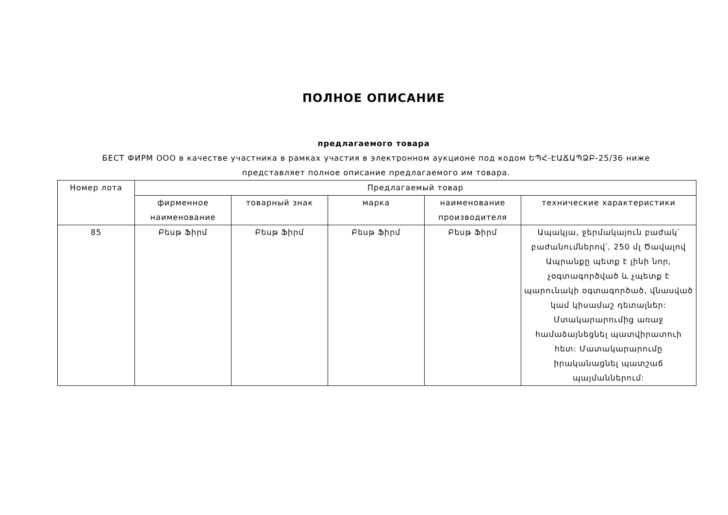ПОЛНОЕ ОПИСАНИЕ
предлагаемого товара
БЕСТ ФИРМ ООО в качестве участника в рамках участия в электронном аукционе под кодом ԵՊՀ-ԷԱՃԱՊՁԲ-25/36 ниже представляет полное описание предлагаемого им товара.
| Номер лота | Предлагаемый товар | | | | |
| --- | --- | --- | --- | --- | --- |
| | фирменное наименование | товарный знак | марка | наименование производителя | технические характеристики |
| 85 | Բեսթ Ֆիրմ | Բեսթ Ֆիրմ | Բեսթ Ֆիրմ | Բեսթ Ֆիրմ | Ապակյա, ջերմակայուն բաժակ՝ բաժանումներով՝, 250 մլ Ծավալով Ապրանքը պետք է լինի նոր, չօգտագործված և չպետք է պարունակի օգտագործած, վնասված կամ կիսամաշ դետալներ: Մտակարարումից առաջ համաձայնեցնել պատվիրատուի հետ: Մատակարարումը իրականացնել պատշաճ պայմաններում: |